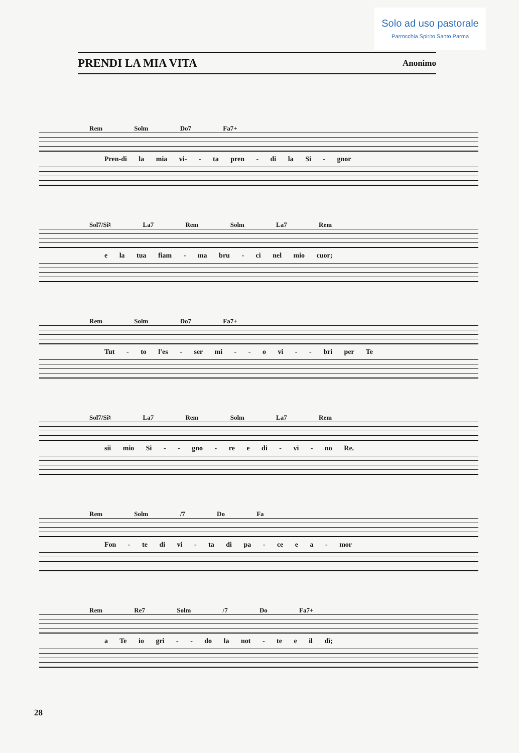Solo ad uso pastorale
Parrocchia Spirito Santo Parma
PRENDI LA MIA VITA
Anonimo
Rem Solm Do7 Fa7+
Pren-di la mia vi- - ta pren - di la Si - gnor
Sol7/Si♮ La7 Rem Solm La7 Rem
e la tua fiam - ma bru - ci nel mio cuor;
Rem Solm Do7 Fa7+
Tut - to l'es - ser mi - - o vi - - bri per Te
Sol7/Si♮ La7 Rem Solm La7 Rem
sii mio Si - - gno - re e di - vi - no Re.
Rem Solm /7 Do Fa
Fon - te di vi - ta di pa - ce e a - mor
Rem Re7 Solm /7 Do Fa7+
a Te io gri - - do la not - te e il dì;
28